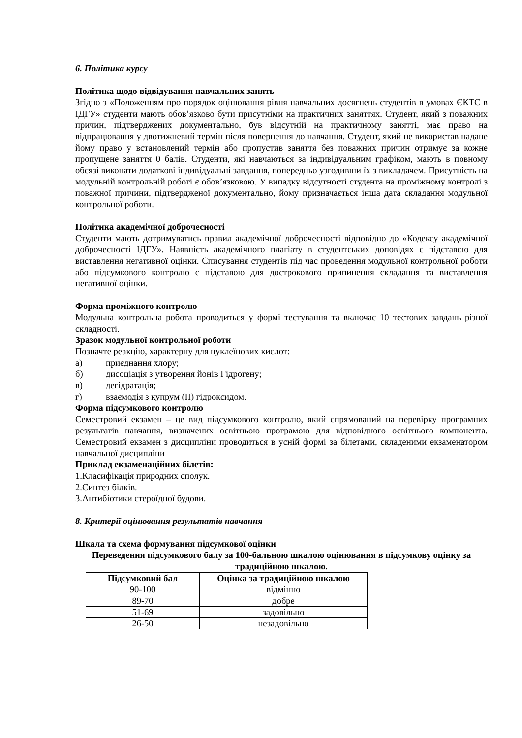6. Політика курсу
Політика щодо відвідування навчальних занять
Згідно з «Положенням про порядок оцінювання рівня навчальних досягнень студентів в умовах ЄКТС в ІДГУ» студенти мають обов’язково бути присутніми на практичних заняттях. Студент, який з поважних причин, підтверджених документально, був відсутній на практичному занятті, має право на відпрацювання у двотижневий термін після повернення до навчання. Студент, який не використав надане йому право у встановлений термін або пропустив заняття без поважних причин отримує за кожне пропущене заняття 0 балів. Студенти, які навчаються за індивідуальним графіком, мають в повному обсязі виконати додаткові індивідуальні завдання, попередньо узгодивши їх з викладачем. Присутність на модульній контрольній роботі є обов’язковою. У випадку відсутності студента на проміжному контролі з поважної причини, підтвердженої документально, йому призначається інша дата складання модульної контрольної роботи.
Політика академічної доброчесності
Студенти мають дотримуватись правил академічної доброчесності відповідно до «Кодексу академічної доброчесності ІДГУ». Наявність академічного плагіату в студентських доповідях є підставою для виставлення негативної оцінки. Списування студентів під час проведення модульної контрольної роботи або підсумкового контролю є підставою для дострокового припинення складання та виставлення негативної оцінки.
Форма проміжного контролю
Модульна контрольна робота проводиться у формі тестування та включає 10 тестових завдань різної складності.
Зразок модульної контрольної роботи
Позначте реакцію, характерну для нуклеїнових кислот:
а) приєднання хлору;
б) дисоціація з утворення йонів Гідрогену;
в) дегідратація;
г) взаємодія з купрум (ІІ) гідроксидом.
Форма підсумкового контролю
Семестровий екзамен – це вид підсумкового контролю, який спрямований на перевірку програмних результатів навчання, визначених освітньою програмою для відповідного освітнього компонента. Семестровий екзамен з дисципліни проводиться в усній формі за білетами, складеними екзаменатором навчальної дисципліни
Приклад екзаменаційних білетів:
1.Класифікація природних сполук.
2.Синтез білків.
3.Антибіотики стероїдної будови.
8. Критерії оцінювання результатів навчання
Шкала та схема формування підсумкової оцінки
Переведення підсумкового балу за 100-бальною шкалою оцінювання в підсумкову оцінку за традиційною шкалою.
| Підсумковий бал | Оцінка за традиційною шкалою |
| --- | --- |
| 90-100 | відмінно |
| 89-70 | добре |
| 51-69 | задовільно |
| 26-50 | незадовільно |